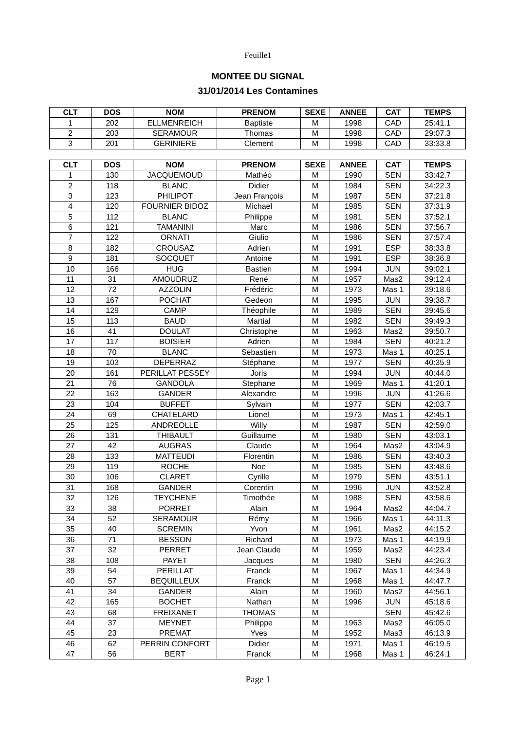Feuille1
MONTEE DU SIGNAL
31/01/2014 Les Contamines
| CLT | DOS | NOM | PRENOM | SEXE | ANNEE | CAT | TEMPS |
| --- | --- | --- | --- | --- | --- | --- | --- |
| 1 | 202 | ELLMENREICH | Baptiste | M | 1998 | CAD | 25:41.1 |
| 2 | 203 | SERAMOUR | Thomas | M | 1998 | CAD | 29:07.3 |
| 3 | 201 | GERINIERE | Clement | M | 1998 | CAD | 33:33.8 |
| CLT | DOS | NOM | PRENOM | SEXE | ANNEE | CAT | TEMPS |
| --- | --- | --- | --- | --- | --- | --- | --- |
| 1 | 130 | JACQUEMOUD | Mathéo | M | 1990 | SEN | 33:42.7 |
| 2 | 118 | BLANC | Didier | M | 1984 | SEN | 34:22.3 |
| 3 | 123 | PHILIPOT | Jean François | M | 1987 | SEN | 37:21.8 |
| 4 | 120 | FOURNIER BIDOZ | Michael | M | 1985 | SEN | 37:31.9 |
| 5 | 112 | BLANC | Philippe | M | 1981 | SEN | 37:52.1 |
| 6 | 121 | TAMANINI | Marc | M | 1986 | SEN | 37:56.7 |
| 7 | 122 | ORNATI | Giulio | M | 1986 | SEN | 37:57.4 |
| 8 | 182 | CROUSAZ | Adrien | M | 1991 | ESP | 38:33.8 |
| 9 | 181 | SOCQUET | Antoine | M | 1991 | ESP | 38:36.8 |
| 10 | 166 | HUG | Bastien | M | 1994 | JUN | 39:02.1 |
| 11 | 31 | AMOUDRUZ | René | M | 1957 | Mas2 | 39:12.4 |
| 12 | 72 | AZZOLIN | Frédéric | M | 1973 | Mas 1 | 39:18.6 |
| 13 | 167 | POCHAT | Gedeon | M | 1995 | JUN | 39:38.7 |
| 14 | 129 | CAMP | Théophile | M | 1989 | SEN | 39:45.6 |
| 15 | 113 | BAUD | Martial | M | 1982 | SEN | 39:49.3 |
| 16 | 41 | DOULAT | Christophe | M | 1963 | Mas2 | 39:50.7 |
| 17 | 117 | BOISIER | Adrien | M | 1984 | SEN | 40:21.2 |
| 18 | 70 | BLANC | Sebastien | M | 1973 | Mas 1 | 40:25.1 |
| 19 | 103 | DEPERRAZ | Stéphane | M | 1977 | SEN | 40:35.9 |
| 20 | 161 | PERILLAT PESSEY | Joris | M | 1994 | JUN | 40:44.0 |
| 21 | 76 | GANDOLA | Stephane | M | 1969 | Mas 1 | 41:20.1 |
| 22 | 163 | GANDER | Alexandre | M | 1996 | JUN | 41:26.6 |
| 23 | 104 | BUFFET | Sylvain | M | 1977 | SEN | 42:03.7 |
| 24 | 69 | CHATELARD | Lionel | M | 1973 | Mas 1 | 42:45.1 |
| 25 | 125 | ANDREOLLE | Willy | M | 1987 | SEN | 42:59.0 |
| 26 | 131 | THIBAULT | Guillaume | M | 1980 | SEN | 43:03.1 |
| 27 | 42 | AUGRAS | Claude | M | 1964 | Mas2 | 43:04.9 |
| 28 | 133 | MATTEUDI | Florentin | M | 1986 | SEN | 43:40.3 |
| 29 | 119 | ROCHE | Noe | M | 1985 | SEN | 43:48.6 |
| 30 | 106 | CLARET | Cyrille | M | 1979 | SEN | 43:51.1 |
| 31 | 168 | GANDER | Corentin | M | 1996 | JUN | 43:52.8 |
| 32 | 126 | TEYCHENE | Timothée | M | 1988 | SEN | 43:58.6 |
| 33 | 38 | PORRET | Alain | M | 1964 | Mas2 | 44:04.7 |
| 34 | 52 | SERAMOUR | Rémy | M | 1966 | Mas 1 | 44:11.3 |
| 35 | 40 | SCREMIN | Yvon | M | 1961 | Mas2 | 44:15.2 |
| 36 | 71 | BESSON | Richard | M | 1973 | Mas 1 | 44:19.9 |
| 37 | 32 | PERRET | Jean Claude | M | 1959 | Mas2 | 44:23.4 |
| 38 | 108 | PAYET | Jacques | M | 1980 | SEN | 44:26.3 |
| 39 | 54 | PERILLAT | Franck | M | 1967 | Mas 1 | 44:34.9 |
| 40 | 57 | BEQUILLEUX | Franck | M | 1968 | Mas 1 | 44:47.7 |
| 41 | 34 | GANDER | Alain | M | 1960 | Mas2 | 44:56.1 |
| 42 | 165 | BOCHET | Nathan | M | 1996 | JUN | 45:18.6 |
| 43 | 68 | FREIXANET | THOMAS | M | | SEN | 45:42.6 |
| 44 | 37 | MEYNET | Philippe | M | 1963 | Mas2 | 46:05.0 |
| 45 | 23 | PREMAT | Yves | M | 1952 | Mas3 | 46:13.9 |
| 46 | 62 | PERRIN CONFORT | Didier | M | 1971 | Mas 1 | 46:19.5 |
| 47 | 56 | BERT | Franck | M | 1968 | Mas 1 | 46:24.1 |
Page 1